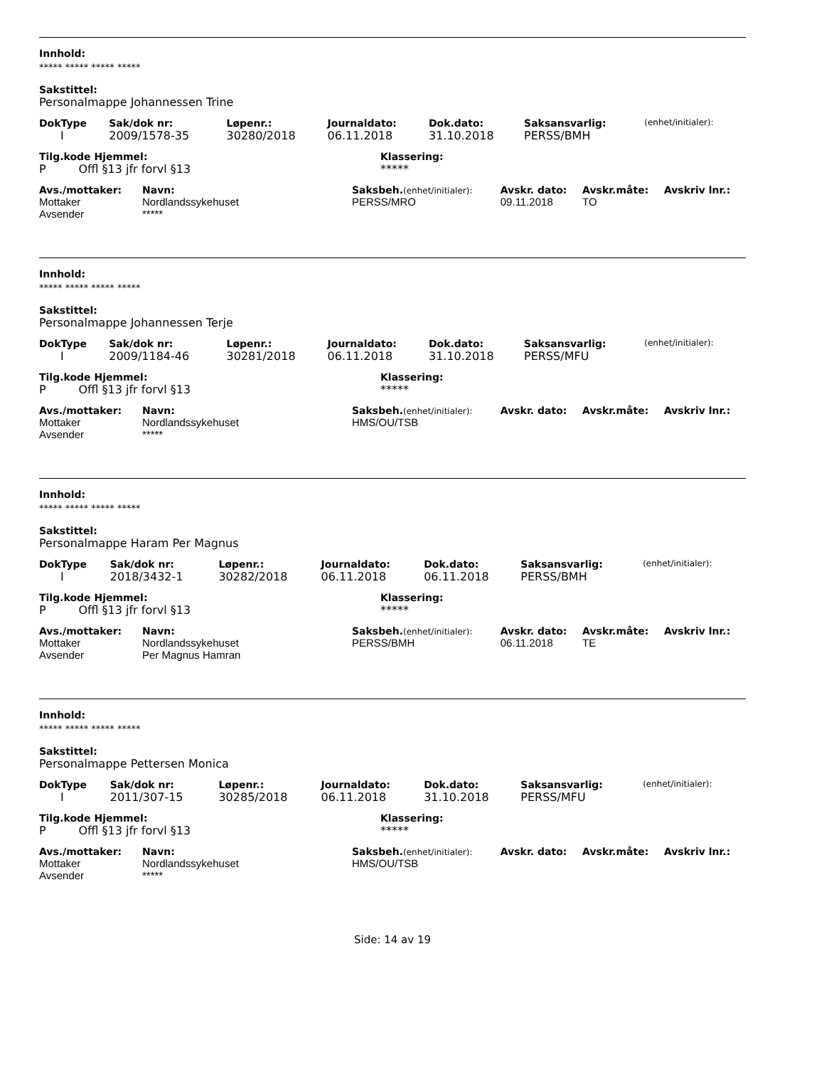Innhold:
***** ***** ***** *****
Sakstittel:
Personalmappe Johannessen Trine
| DokType | Sak/dok nr: | Løpenr.: | Journaldato: | Dok.dato: | Saksansvarlig: | (enhet/initialer): |
| I | 2009/1578-35 | 30280/2018 | 06.11.2018 | 31.10.2018 | PERSS/BMH | |
| Tilg.kode Hjemmel: | Klassering: |
| P Offl §13 jfr forvl §13 | ***** |
| Avs./mottaker: | Navn: | Saksbeh. (enhet/initialer): | Avskr. dato: | Avskr.måte: | Avskriv lnr.: |
| Mottaker | Nordlandssykehuset | PERSS/MRO | 09.11.2018 | TO | |
| Avsender | ***** | | | | |
Innhold:
***** ***** ***** *****
Sakstittel:
Personalmappe Johannessen Terje
| DokType | Sak/dok nr: | Løpenr.: | Journaldato: | Dok.dato: | Saksansvarlig: | (enhet/initialer): |
| I | 2009/1184-46 | 30281/2018 | 06.11.2018 | 31.10.2018 | PERSS/MFU | |
| Tilg.kode Hjemmel: | Klassering: |
| P Offl §13 jfr forvl §13 | ***** |
| Avs./mottaker: | Navn: | Saksbeh. (enhet/initialer): | Avskr. dato: | Avskr.måte: | Avskriv lnr.: |
| Mottaker | Nordlandssykehuset | HMS/OU/TSB | | | |
| Avsender | ***** | | | | |
Innhold:
***** ***** ***** *****
Sakstittel:
Personalmappe Haram Per Magnus
| DokType | Sak/dok nr: | Løpenr.: | Journaldato: | Dok.dato: | Saksansvarlig: | (enhet/initialer): |
| I | 2018/3432-1 | 30282/2018 | 06.11.2018 | 06.11.2018 | PERSS/BMH | |
| Tilg.kode Hjemmel: | Klassering: |
| P Offl §13 jfr forvl §13 | ***** |
| Avs./mottaker: | Navn: | Saksbeh. (enhet/initialer): | Avskr. dato: | Avskr.måte: | Avskriv lnr.: |
| Mottaker | Nordlandssykehuset | PERSS/BMH | 06.11.2018 | TE | |
| Avsender | Per Magnus Hamran | | | | |
Innhold:
***** ***** ***** *****
Sakstittel:
Personalmappe Pettersen Monica
| DokType | Sak/dok nr: | Løpenr.: | Journaldato: | Dok.dato: | Saksansvarlig: | (enhet/initialer): |
| I | 2011/307-15 | 30285/2018 | 06.11.2018 | 31.10.2018 | PERSS/MFU | |
| Tilg.kode Hjemmel: | Klassering: |
| P Offl §13 jfr forvl §13 | ***** |
| Avs./mottaker: | Navn: | Saksbeh. (enhet/initialer): | Avskr. dato: | Avskr.måte: | Avskriv lnr.: |
| Mottaker | Nordlandssykehuset | HMS/OU/TSB | | | |
| Avsender | ***** | | | | |
Side: 14 av 19